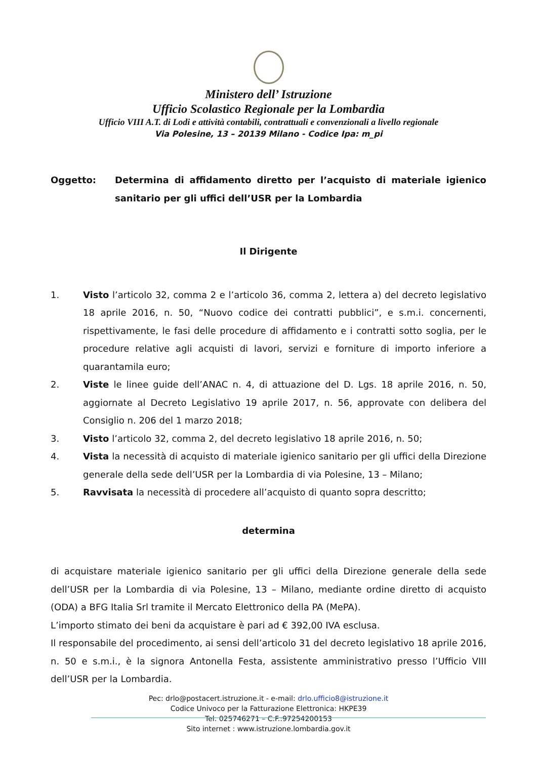Ministero dell’ Istruzione
Ufficio Scolastico Regionale per la Lombardia
Ufficio VIII A.T. di Lodi e attività contabili, contrattuali e convenzionali a livello regionale
Via Polesine, 13 – 20139 Milano - Codice Ipa: m_pi
Oggetto: Determina di affidamento diretto per l’acquisto di materiale igienico sanitario per gli uffici dell’USR per la Lombardia
Il Dirigente
1. Visto l’articolo 32, comma 2 e l’articolo 36, comma 2, lettera a) del decreto legislativo 18 aprile 2016, n. 50, “Nuovo codice dei contratti pubblici”, e s.m.i. concernenti, rispettivamente, le fasi delle procedure di affidamento e i contratti sotto soglia, per le procedure relative agli acquisti di lavori, servizi e forniture di importo inferiore a quarantamila euro;
2. Viste le linee guide dell’ANAC n. 4, di attuazione del D. Lgs. 18 aprile 2016, n. 50, aggiornate al Decreto Legislativo 19 aprile 2017, n. 56, approvate con delibera del Consiglio n. 206 del 1 marzo 2018;
3. Visto l’articolo 32, comma 2, del decreto legislativo 18 aprile 2016, n. 50;
4. Vista la necessità di acquisto di materiale igienico sanitario per gli uffici della Direzione generale della sede dell’USR per la Lombardia di via Polesine, 13 – Milano;
5. Ravvisata la necessità di procedere all’acquisto di quanto sopra descritto;
determina
di acquistare materiale igienico sanitario per gli uffici della Direzione generale della sede dell’USR per la Lombardia di via Polesine, 13 – Milano, mediante ordine diretto di acquisto (ODA) a BFG Italia Srl tramite il Mercato Elettronico della PA (MePA).
L’importo stimato dei beni da acquistare è pari ad € 392,00 IVA esclusa.
Il responsabile del procedimento, ai sensi dell’articolo 31 del decreto legislativo 18 aprile 2016, n. 50 e s.m.i., è la signora Antonella Festa, assistente amministrativo presso l’Ufficio VIII dell’USR per la Lombardia.
Pec: drlo@postacert.istruzione.it - e-mail: drlo.ufficio8@istruzione.it
Codice Univoco per la Fatturazione Elettronica: HKPE39
Tel. 025746271 – C.F.:97254200153
Sito internet : www.istruzione.lombardia.gov.it